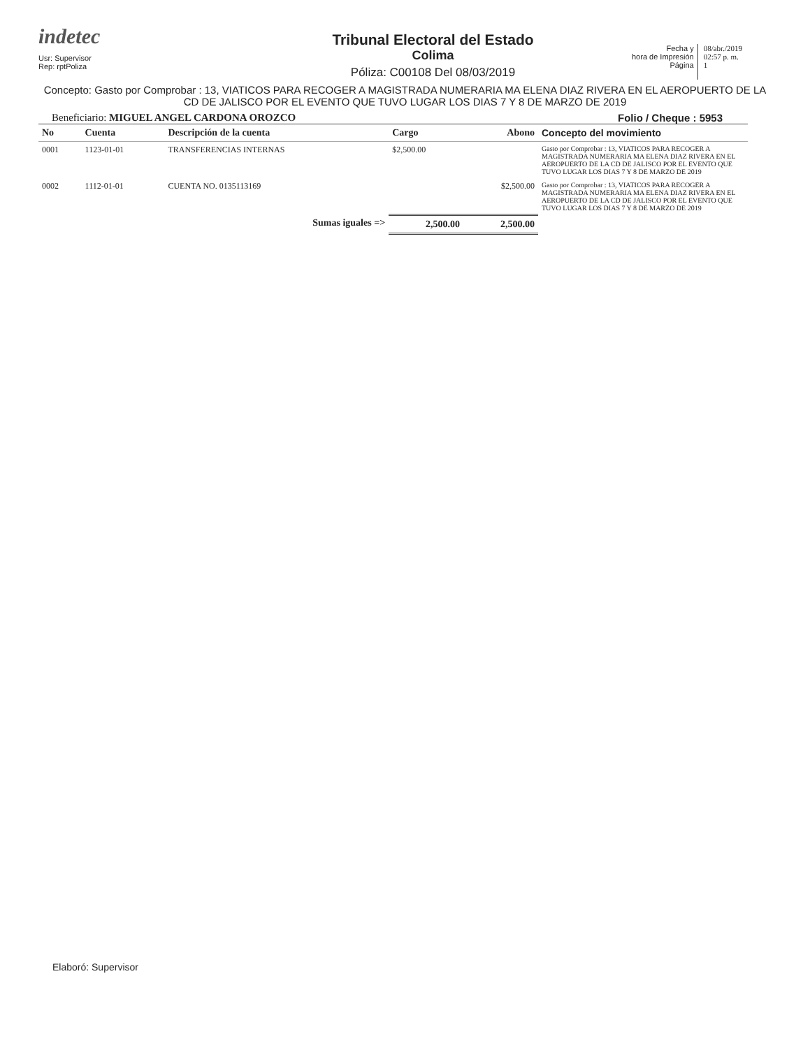indetec
Usr: Supervisor
Rep: rptPoliza
Tribunal Electoral del Estado
Colima
Póliza: C00108 Del 08/03/2019
Fecha y
hora de Impresión
Página
08/abr./2019
02:57 p. m.
1
Concepto: Gasto por Comprobar : 13, VIATICOS PARA RECOGER A MAGISTRADA NUMERARIA MA ELENA DIAZ RIVERA EN EL AEROPUERTO DE LA CD DE JALISCO POR EL EVENTO QUE TUVO LUGAR LOS DIAS 7 Y 8 DE MARZO DE 2019
Beneficiario: MIGUEL ANGEL CARDONA OROZCO
Folio / Cheque : 5953
| No | Cuenta | Descripción de la cuenta | Cargo | Abono | Concepto del movimiento |
| --- | --- | --- | --- | --- | --- |
| 0001 | 1123-01-01 | TRANSFERENCIAS INTERNAS | $2,500.00 | | Gasto por Comprobar : 13, VIATICOS PARA RECOGER A MAGISTRADA NUMERARIA MA ELENA DIAZ RIVERA EN EL AEROPUERTO DE LA CD DE JALISCO POR EL EVENTO QUE TUVO LUGAR LOS DIAS 7 Y 8 DE MARZO DE 2019 |
| 0002 | 1112-01-01 | CUENTA NO. 0135113169 | | $2,500.00 | Gasto por Comprobar : 13, VIATICOS PARA RECOGER A MAGISTRADA NUMERARIA MA ELENA DIAZ RIVERA EN EL AEROPUERTO DE LA CD DE JALISCO POR EL EVENTO QUE TUVO LUGAR LOS DIAS 7 Y 8 DE MARZO DE 2019 |
| | | Sumas iguales => | 2,500.00 | 2,500.00 | |
Elaboró: Supervisor